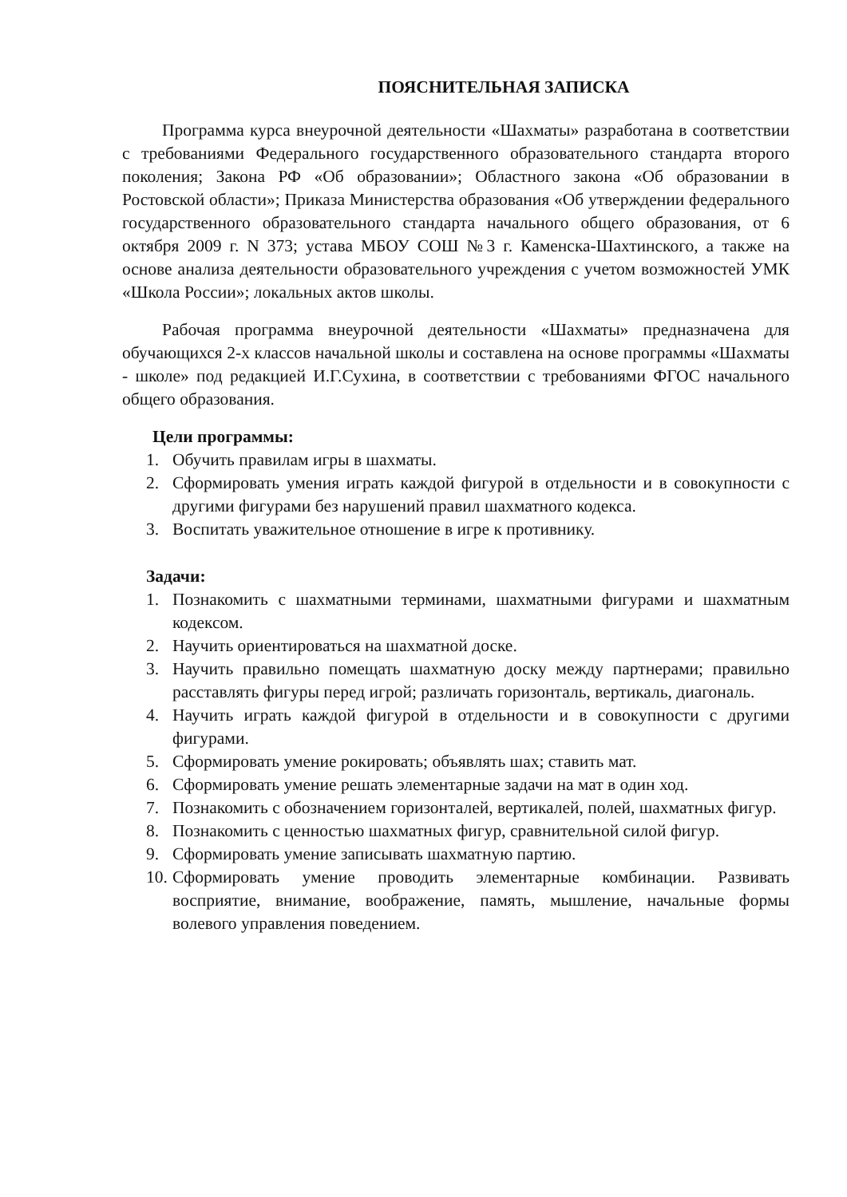ПОЯСНИТЕЛЬНАЯ ЗАПИСКА
Программа курса внеурочной деятельности «Шахматы» разработана в соответствии с требованиями Федерального государственного образовательного стандарта второго поколения; Закона РФ «Об образовании»; Областного закона «Об образовании в Ростовской области»; Приказа Министерства образования «Об утверждении федерального государственного образовательного стандарта начального общего образования, от 6 октября 2009 г. N 373; устава МБОУ СОШ №3 г. Каменска-Шахтинского, а также на основе анализа деятельности образовательного учреждения с учетом возможностей УМК «Школа России»; локальных актов школы.
Рабочая программа внеурочной деятельности «Шахматы» предназначена для обучающихся 2-х классов начальной школы и составлена на основе программы «Шахматы - школе» под редакцией И.Г.Сухина, в соответствии с требованиями ФГОС начального общего образования.
Цели программы:
1. Обучить правилам игры в шахматы.
2. Сформировать умения играть каждой фигурой в отдельности и в совокупности с другими фигурами без нарушений правил шахматного кодекса.
3. Воспитать уважительное отношение в игре к противнику.
Задачи:
1. Познакомить с шахматными терминами, шахматными фигурами и шахматным кодексом.
2. Научить ориентироваться на шахматной доске.
3. Научить правильно помещать шахматную доску между партнерами; правильно расставлять фигуры перед игрой; различать горизонталь, вертикаль, диагональ.
4. Научить играть каждой фигурой в отдельности и в совокупности с другими фигурами.
5. Сформировать умение рокировать; объявлять шах; ставить мат.
6. Сформировать умение решать элементарные задачи на мат в один ход.
7. Познакомить с обозначением горизонталей, вертикалей, полей, шахматных фигур.
8. Познакомить с ценностью шахматных фигур, сравнительной силой фигур.
9. Сформировать умение записывать шахматную партию.
10. Сформировать умение проводить элементарные комбинации. Развивать восприятие, внимание, воображение, память, мышление, начальные формы волевого управления поведением.